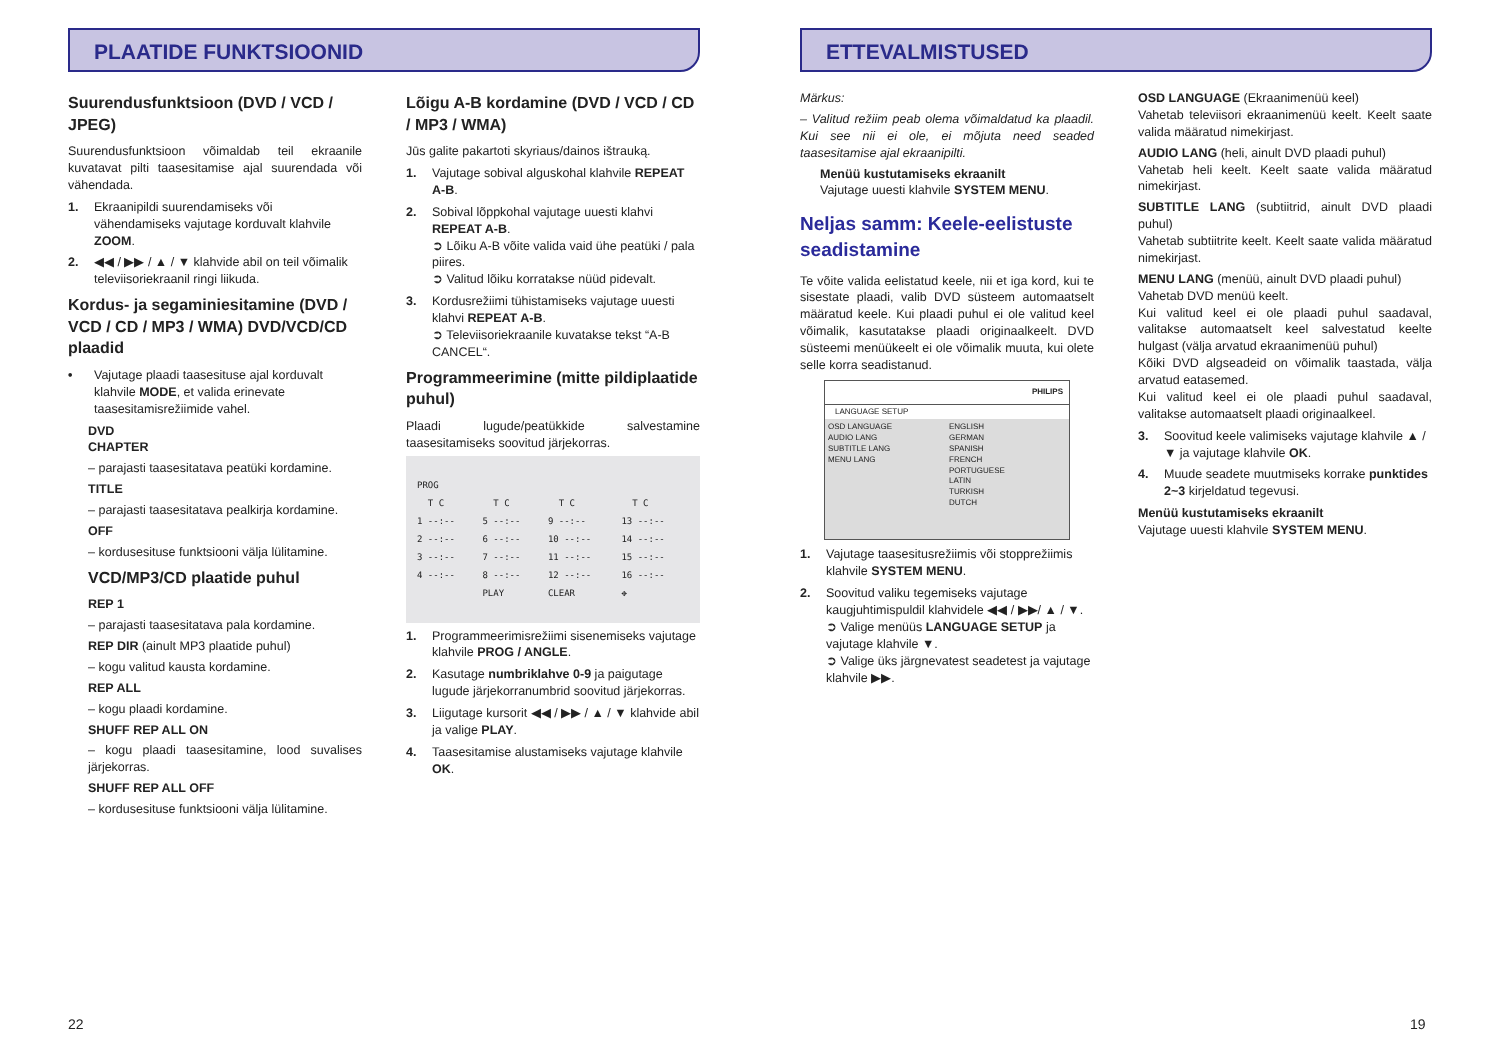PLAATIDE FUNKTSIOONID
Suurendusfunktsioon (DVD / VCD / JPEG)
Suurendusfunktsioon võimaldab teil ekraanile kuvatavat pilti taasesitamise ajal suurendada või vähendada.
1. Ekraanipildi suurendamiseks või vähendamiseks vajutage korduvalt klahvile ZOOM.
2. ◀◀ / ▶▶ / ▲ / ▼ klahvide abil on teil võimalik televiisoriekraanil ringi liikuda.
Kordus- ja segaminiesitamine (DVD / VCD / CD / MP3 / WMA) DVD/VCD/CD plaadid
• Vajutage plaadi taasesituse ajal korduvalt klahvile MODE, et valida erinevate taasesitamisrežiimide vahel.
DVD
CHAPTER
– parajasti taasesitatava peatüki kordamine.
TITLE
– parajasti taasesitatava pealkirja kordamine.
OFF
– kordusesituse funktsiooni välja lülitamine.
VCD/MP3/CD plaatide puhul
REP 1
– parajasti taasesitatava pala kordamine.
REP DIR (ainult MP3 plaatide puhul)
– kogu valitud kausta kordamine.
REP ALL
– kogu plaadi kordamine.
SHUFF REP ALL ON
– kogu plaadi taasesitamine, lood suvalises järjekorras.
SHUFF REP ALL OFF
– kordusesituse funktsiooni välja lülitamine.
Lõigu A-B kordamine (DVD / VCD / CD / MP3 / WMA)
Jūs galite pakartoti skyriaus/dainos ištrauką.
1. Vajutage sobival alguskohal klahvile REPEAT A-B.
2. Sobival lõppkohal vajutage uuesti klahvi REPEAT A-B.
➲ Lõiku A-B võite valida vaid ühe peatüki / pala piires.
➲ Valitud lõiku korratakse nüüd pidevalt.
3. Kordusrežiimi tühistamiseks vajutage uuesti klahvi REPEAT A-B.
➲ Televiisoriekraanile kuvatakse tekst “A-B CANCEL“.
Programmeerimine (mitte pildiplaatide puhul)
Plaadi lugude/peatükkide salvestamine taasesitamiseks soovitud järjekorras.
| PROG | | | |
| T C | T C | T C | T C |
| 1 --:-- | 5 --:-- | 9 --:-- | 13 --:-- |
| 2 --:-- | 6 --:-- | 10 --:-- | 14 --:-- |
| 3 --:-- | 7 --:-- | 11 --:-- | 15 --:-- |
| 4 --:-- | 8 --:-- | 12 --:-- | 16 --:-- |
| | PLAY | CLEAR | ✥ |
1. Programmeerimisrežiimi sisenemiseks vajutage klahvile PROG / ANGLE.
2. Kasutage numbriklahve 0-9 ja paigutage lugude järjekorranumbrid soovitud järjekorras.
3. Liigutage kursorit ◀◀ / ▶▶ / ▲ / ▼ klahvide abil ja valige PLAY.
4. Taasesitamise alustamiseks vajutage klahvile OK.
22
ETTEVALMISTUSED
Märkus:
– Valitud režiim peab olema võimaldatud ka plaadil. Kui see nii ei ole, ei mõjuta need seaded taasesitamise ajal ekraanipilti.
Menüü kustutamiseks ekraanilt
Vajutage uuesti klahvile SYSTEM MENU.
Neljas samm: Keele-eelistuste seadistamine
Te võite valida eelistatud keele, nii et iga kord, kui te sisestate plaadi, valib DVD süsteem automaatselt määratud keele. Kui plaadi puhul ei ole valitud keel võimalik, kasutatakse plaadi originaalkeelt. DVD süsteemi menüükeelt ei ole võimalik muuta, kui olete selle korra seadistanud.
PHILIPS
LANGUAGE SETUP
| OSD LANGUAGE AUDIO LANG SUBTITLE LANG MENU LANG | ENGLISH GERMAN SPANISH FRENCH PORTUGUESE LATIN TURKISH DUTCH |
1. Vajutage taasesitusrežiimis või stopprežiimis klahvile SYSTEM MENU.
2. Soovitud valiku tegemiseks vajutage kaugjuhtimispuldil klahvidele ◀◀ / ▶▶/ ▲ / ▼.
➲ Valige menüüs LANGUAGE SETUP ja vajutage klahvile ▼.
➲ Valige üks järgnevatest seadetest ja vajutage klahvile ▶▶.
OSD LANGUAGE (Ekraanimenüü keel)
Vahetab televiisori ekraanimenüü keelt. Keelt saate valida määratud nimekirjast.
AUDIO LANG (heli, ainult DVD plaadi puhul)
Vahetab heli keelt. Keelt saate valida määratud nimekirjast.
SUBTITLE LANG (subtiitrid, ainult DVD plaadi puhul)
Vahetab subtiitrite keelt. Keelt saate valida määratud nimekirjast.
MENU LANG (menüü, ainult DVD plaadi puhul)
Vahetab DVD menüü keelt.
Kui valitud keel ei ole plaadi puhul saadaval, valitakse automaatselt keel salvestatud keelte hulgast (välja arvatud ekraanimenüü puhul)
Kõiki DVD algseadeid on võimalik taastada, välja arvatud eatasemed.
Kui valitud keel ei ole plaadi puhul saadaval, valitakse automaatselt plaadi originaalkeel.
3. Soovitud keele valimiseks vajutage klahvile ▲ / ▼ ja vajutage klahvile OK.
4. Muude seadete muutmiseks korrake punktides 2~3 kirjeldatud tegevusi.
Menüü kustutamiseks ekraanilt
Vajutage uuesti klahvile SYSTEM MENU.
19